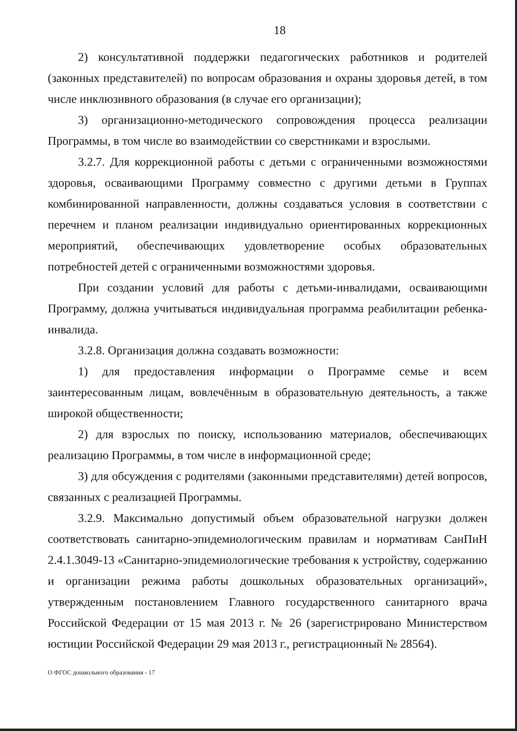18
2) консультативной поддержки педагогических работников и родителей (законных представителей) по вопросам образования и охраны здоровья детей, в том числе инклюзивного образования (в случае его организации);
3) организационно-методического сопровождения процесса реализации Программы, в том числе во взаимодействии со сверстниками и взрослыми.
3.2.7. Для коррекционной работы с детьми с ограниченными возможностями здоровья, осваивающими Программу совместно с другими детьми в Группах комбинированной направленности, должны создаваться условия в соответствии с перечнем и планом реализации индивидуально ориентированных коррекционных мероприятий, обеспечивающих удовлетворение особых образовательных потребностей детей с ограниченными возможностями здоровья.
При создании условий для работы с детьми-инвалидами, осваивающими Программу, должна учитываться индивидуальная программа реабилитации ребенка-инвалида.
3.2.8. Организация должна создавать возможности:
1) для предоставления информации о Программе семье и всем заинтересованным лицам, вовлечённым в образовательную деятельность, а также широкой общественности;
2) для взрослых по поиску, использованию материалов, обеспечивающих реализацию Программы, в том числе в информационной среде;
3) для обсуждения с родителями (законными представителями) детей вопросов, связанных с реализацией Программы.
3.2.9. Максимально допустимый объем образовательной нагрузки должен соответствовать санитарно-эпидемиологическим правилам и нормативам СанПиН 2.4.1.3049-13 «Санитарно-эпидемиологические требования к устройству, содержанию и организации режима работы дошкольных образовательных организаций», утвержденным постановлением Главного государственного санитарного врача Российской Федерации от 15 мая 2013 г. № 26 (зарегистрировано Министерством юстиции Российской Федерации 29 мая 2013 г., регистрационный № 28564).
О ФГОС дошкольного образования - 17